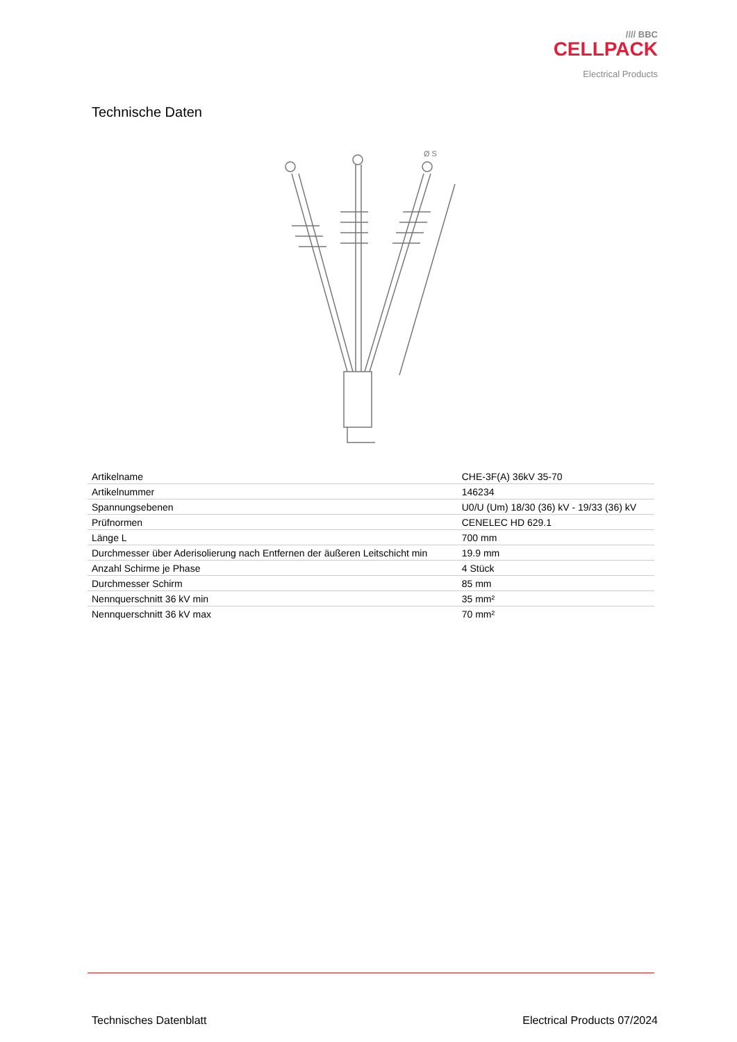//// BBC
CELLPACK
Electrical Products
Technische Daten
Ø S
| Artikelname | CHE-3F(A) 36kV 35-70 |
| Artikelnummer | 146234 |
| Spannungsebenen | U0/U (Um) 18/30 (36) kV - 19/33 (36) kV |
| Prüfnormen | CENELEC HD 629.1 |
| Länge L | 700 mm |
| Durchmesser über Aderisolierung nach Entfernen der äußeren Leitschicht min | 19.9 mm |
| Anzahl Schirme je Phase | 4 Stück |
| Durchmesser Schirm | 85 mm |
| Nennquerschnitt 36 kV min | 35 mm² |
| Nennquerschnitt 36 kV max | 70 mm² |
Technisches Datenblatt Electrical Products 07/2024